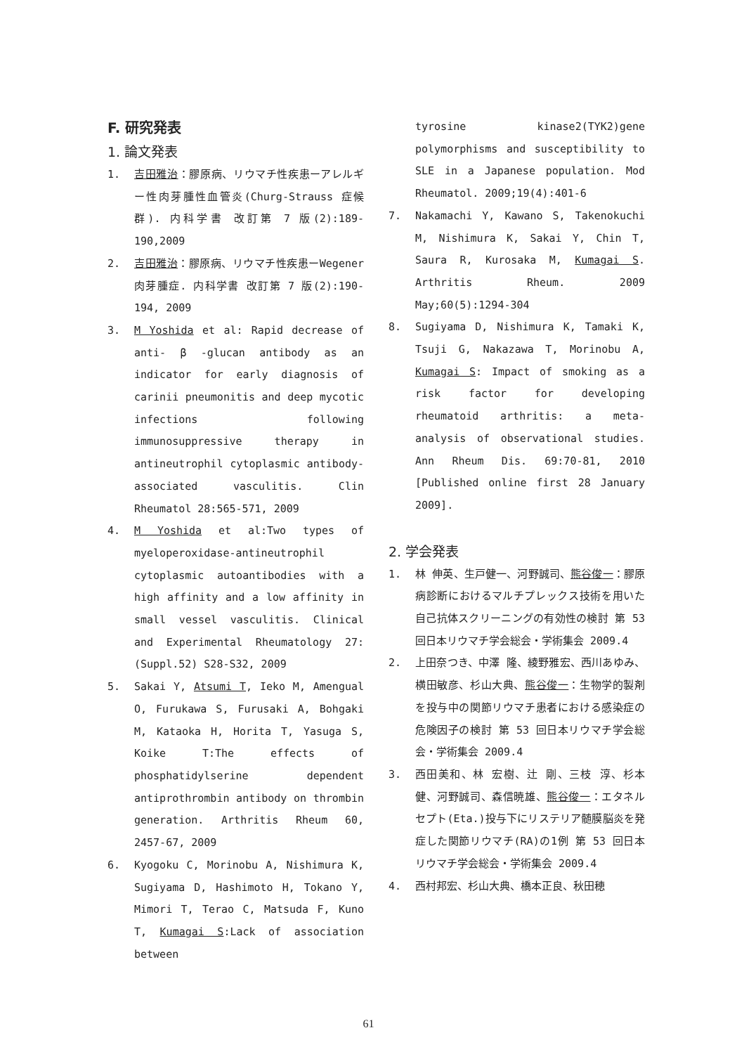F. 研究発表
1. 論文発表
1. 吉田雅治：膠原病、リウマチ性疾患ーアレルギー性肉芽腫性血管炎(Churg-Strauss 症候群). 内科学書 改訂第 7 版(2):189-190,2009
2. 吉田雅治：膠原病、リウマチ性疾患ーWegener 肉芽腫症. 内科学書 改訂第 7 版(2):190-194, 2009
3. M Yoshida et al: Rapid decrease of anti- β -glucan antibody as an indicator for early diagnosis of carinii pneumonitis and deep mycotic infections following immunosuppressive therapy in antineutrophil cytoplasmic antibody-associated vasculitis. Clin Rheumatol 28:565-571, 2009
4. M Yoshida et al:Two types of myeloperoxidase-antineutrophil cytoplasmic autoantibodies with a high affinity and a low affinity in small vessel vasculitis. Clinical and Experimental Rheumatology 27:(Suppl.52) S28-S32, 2009
5. Sakai Y, Atsumi T, Ieko M, Amengual O, Furukawa S, Furusaki A, Bohgaki M, Kataoka H, Horita T, Yasuga S, Koike T:The effects of phosphatidylserine dependent antiprothrombin antibody on thrombin generation. Arthritis Rheum 60, 2457-67, 2009
6. Kyogoku C, Morinobu A, Nishimura K, Sugiyama D, Hashimoto H, Tokano Y, Mimori T, Terao C, Matsuda F, Kuno T, Kumagai S:Lack of association between
tyrosine kinase2(TYK2)gene polymorphisms and susceptibility to SLE in a Japanese population. Mod Rheumatol. 2009;19(4):401-6
7. Nakamachi Y, Kawano S, Takenokuchi M, Nishimura K, Sakai Y, Chin T, Saura R, Kurosaka M, Kumagai S. Arthritis Rheum. 2009 May;60(5):1294-304
8. Sugiyama D, Nishimura K, Tamaki K, Tsuji G, Nakazawa T, Morinobu A, Kumagai S: Impact of smoking as a risk factor for developing rheumatoid arthritis: a meta-analysis of observational studies. Ann Rheum Dis. 69:70-81, 2010 [Published online first 28 January 2009].
2. 学会発表
1. 林 伸英、生戸健一、河野誠司、熊谷俊一：膠原病診断におけるマルチプレックス技術を用いた自己抗体スクリーニングの有効性の検討 第 53 回日本リウマチ学会総会・学術集会 2009.4
2. 上田奈つき、中澤 隆、綾野雅宏、西川あゆみ、横田敏彦、杉山大典、熊谷俊一：生物学的製剤を投与中の関節リウマチ患者における感染症の危険因子の検討 第 53 回日本リウマチ学会総会・学術集会 2009.4
3. 西田美和、林 宏樹、辻 剛、三枝 淳、杉本 健、河野誠司、森信暁雄、熊谷俊一：エタネルセプト(Eta.)投与下にリステリア髄膜脳炎を発症した関節リウマチ(RA)の1例 第 53 回日本リウマチ学会総会・学術集会 2009.4
4. 西村邦宏、杉山大典、橋本正良、秋田穂
61